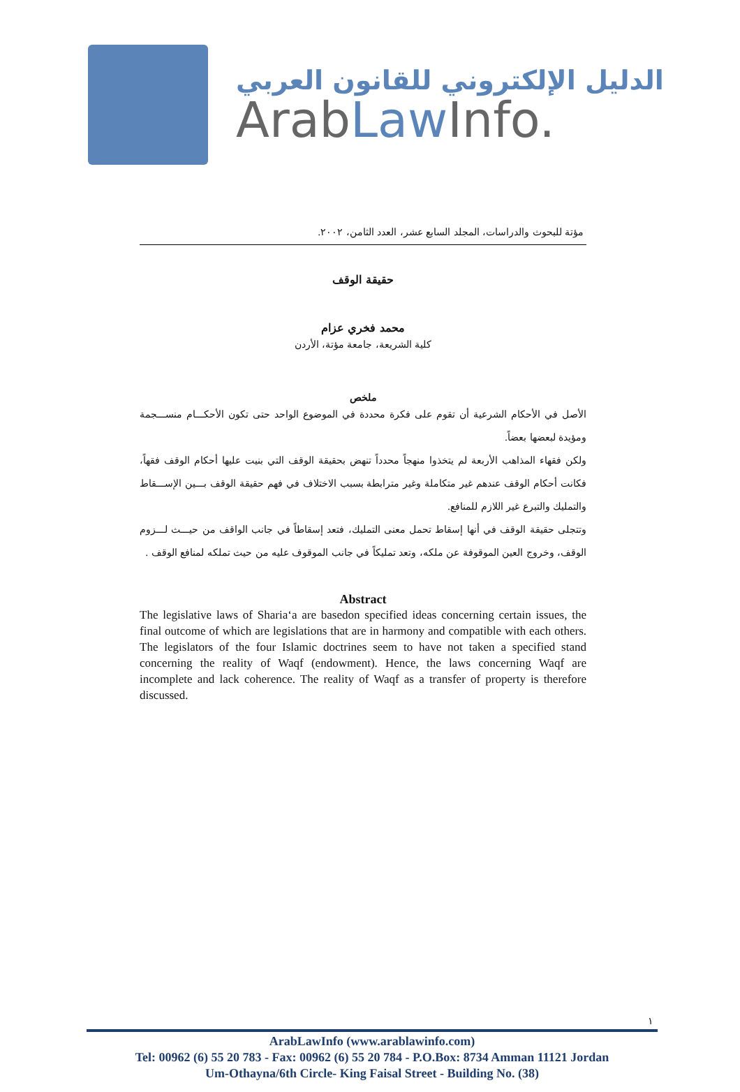الدليل الإلكتروني للقانون العربي
ArabLaw Info.
مؤتة للبحوث والدراسات، المجلد السابع عشر، العدد الثامن، ٢٠٠٢.
حقيقة الوقف
محمد فخري عزام
كلية الشريعة، جامعة مؤتة، الأردن
ملخص
الأصل في الأحكام الشرعية أن تقوم على فكرة محددة في الموضوع الواحد حتى تكون الأحكـــام منســـجمة ومؤيدة لبعضها بعضاً.
ولكن فقهاء المذاهب الأربعة لم يتخذوا منهجاً محدداً تنهض بحقيقة الوقف التي بنيت عليها أحكام الوقف فقهاً، فكانت أحكام الوقف عندهم غير متكاملة وغير مترابطة بسبب الاختلاف في فهم حقيقة الوقف بـــين الإســـقاط والتمليك والتبرع غير اللازم للمنافع.
وتتجلى حقيقة الوقف في أنها إسقاط تحمل معنى التمليك، فتعد إسقاطاً في جانب الواقف من حيـــث لـــزوم الوقف، وخروج العين الموقوفة عن ملكه، وتعد تمليكاً في جانب الموقوف عليه من حيث تملكه لمنافع الوقف .
Abstract
The legislative laws of Sharia‘a are basedon specified ideas concerning certain issues, the final outcome of which are legislations that are in harmony and compatible with each others. The legislators of the four Islamic doctrines seem to have not taken a specified stand concerning the reality of Waqf (endowment). Hence, the laws concerning Waqf are incomplete and lack coherence. The reality of Waqf as a transfer of property is therefore discussed.
١
ArabLawInfo (www.arablawinfo.com)
Tel: 00962 (6) 55 20 783 - Fax: 00962 (6) 55 20 784 - P.O.Box: 8734 Amman 11121 Jordan
Um-Othayna/6th Circle- King Faisal Street - Building No. (38)